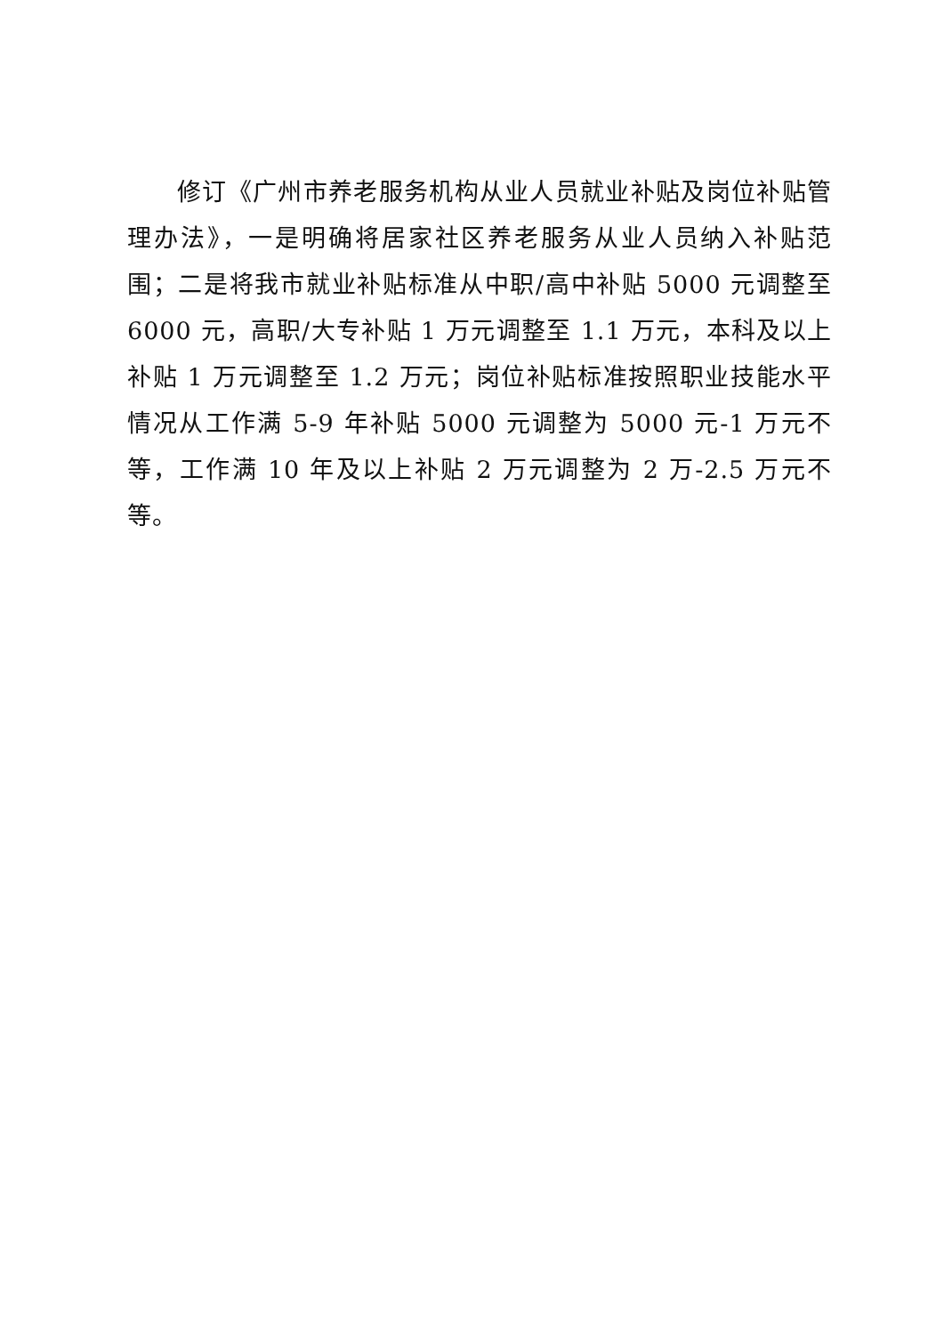修订《广州市养老服务机构从业人员就业补贴及岗位补贴管理办法》，一是明确将居家社区养老服务从业人员纳入补贴范围；二是将我市就业补贴标准从中职/高中补贴 5000 元调整至 6000 元，高职/大专补贴 1 万元调整至 1.1 万元，本科及以上补贴 1 万元调整至 1.2 万元；岗位补贴标准按照职业技能水平情况从工作满 5-9 年补贴 5000 元调整为 5000 元-1 万元不等，工作满 10 年及以上补贴 2 万元调整为 2 万-2.5 万元不等。